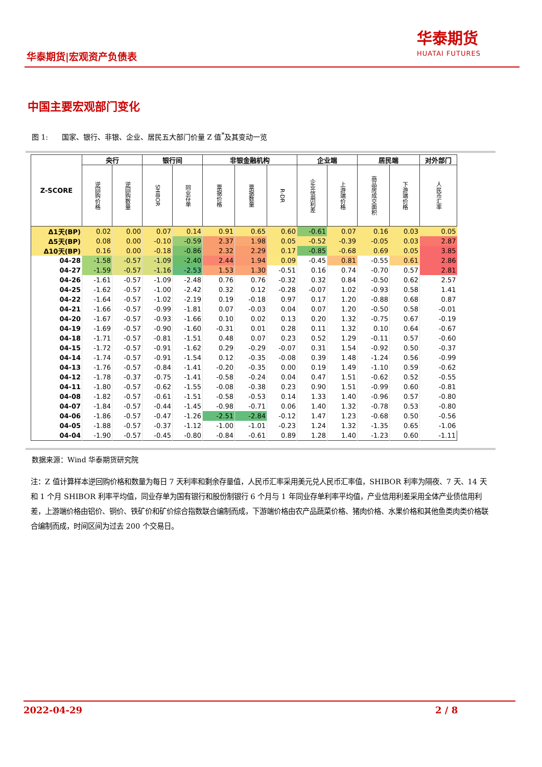华泰期货|宏观资产负债表
华泰期货
HUATAI FUTURES
中国主要宏观部门变化
图 1: 国家、银行、非银、企业、居民五大部门价量 Z 值<sup>*</sup>及其变动一览
| Z-SCORE | 央行 | | 银行间 | | 非银金融机构 | | | 企业端 | | 居民端 | | 对外部门 |
| --- | --- | --- | --- | --- | --- | --- | --- | --- | --- | --- | --- | --- |
| | 逆回购价格 | 逆回购数量 | SHIBOR | 同业存单 | 票据价格 | 票据数量 | R-DR | 企业信用利差 | 上游端价格 | 商品房成交面积 | 下游端价格 | 人民币汇率 |
| Δ1天(BP) | 0.02 | 0.00 | 0.07 | 0.14 | 0.91 | 0.65 | 0.60 | -0.61 | 0.07 | 0.16 | 0.03 | 0.05 |
| Δ5天(BP) | 0.08 | 0.00 | -0.10 | -0.59 | 2.37 | 1.98 | 0.05 | -0.52 | -0.39 | -0.05 | 0.03 | 2.87 |
| Δ10天(BP) | 0.16 | 0.00 | -0.18 | -0.86 | 2.32 | 2.29 | 0.17 | -0.85 | -0.68 | 0.69 | 0.05 | 3.85 |
| 04-28 | -1.58 | -0.57 | -1.09 | -2.40 | 2.44 | 1.94 | 0.09 | -0.45 | 0.81 | -0.55 | 0.61 | 2.86 |
| 04-27 | -1.59 | -0.57 | -1.16 | -2.53 | 1.53 | 1.30 | -0.51 | 0.16 | 0.74 | -0.70 | 0.57 | 2.81 |
| 04-26 | -1.61 | -0.57 | -1.09 | -2.48 | 0.76 | 0.76 | -0.32 | 0.32 | 0.84 | -0.50 | 0.62 | 2.57 |
| 04-25 | -1.62 | -0.57 | -1.00 | -2.42 | 0.32 | 0.12 | -0.28 | -0.07 | 1.02 | -0.93 | 0.58 | 1.41 |
| 04-22 | -1.64 | -0.57 | -1.02 | -2.19 | 0.19 | -0.18 | 0.97 | 0.17 | 1.20 | -0.88 | 0.68 | 0.87 |
| 04-21 | -1.66 | -0.57 | -0.99 | -1.81 | 0.07 | -0.03 | 0.04 | 0.07 | 1.20 | -0.50 | 0.58 | -0.01 |
| 04-20 | -1.67 | -0.57 | -0.93 | -1.66 | 0.10 | 0.02 | 0.13 | 0.20 | 1.32 | -0.75 | 0.67 | -0.19 |
| 04-19 | -1.69 | -0.57 | -0.90 | -1.60 | -0.31 | 0.01 | 0.28 | 0.11 | 1.32 | 0.10 | 0.64 | -0.67 |
| 04-18 | -1.71 | -0.57 | -0.81 | -1.51 | 0.48 | 0.07 | 0.23 | 0.52 | 1.29 | -0.11 | 0.57 | -0.60 |
| 04-15 | -1.72 | -0.57 | -0.91 | -1.62 | 0.29 | -0.29 | -0.07 | 0.31 | 1.54 | -0.92 | 0.50 | -0.37 |
| 04-14 | -1.74 | -0.57 | -0.91 | -1.54 | 0.12 | -0.35 | -0.08 | 0.39 | 1.48 | -1.24 | 0.56 | -0.99 |
| 04-13 | -1.76 | -0.57 | -0.84 | -1.41 | -0.20 | -0.35 | 0.00 | 0.19 | 1.49 | -1.10 | 0.59 | -0.62 |
| 04-12 | -1.78 | -0.37 | -0.75 | -1.41 | -0.58 | -0.24 | 0.04 | 0.47 | 1.51 | -0.62 | 0.52 | -0.55 |
| 04-11 | -1.80 | -0.57 | -0.62 | -1.55 | -0.08 | -0.38 | 0.23 | 0.90 | 1.51 | -0.99 | 0.60 | -0.81 |
| 04-08 | -1.82 | -0.57 | -0.61 | -1.51 | -0.58 | -0.53 | 0.14 | 1.33 | 1.40 | -0.96 | 0.57 | -0.80 |
| 04-07 | -1.84 | -0.57 | -0.44 | -1.45 | -0.98 | -0.71 | 0.06 | 1.40 | 1.32 | -0.78 | 0.53 | -0.80 |
| 04-06 | -1.86 | -0.57 | -0.47 | -1.26 | -2.51 | -2.84 | -0.12 | 1.47 | 1.23 | -0.68 | 0.50 | -0.56 |
| 04-05 | -1.88 | -0.57 | -0.37 | -1.12 | -1.00 | -1.01 | -0.23 | 1.24 | 1.32 | -1.35 | 0.65 | -1.06 |
| 04-04 | -1.90 | -0.57 | -0.45 | -0.80 | -0.84 | -0.61 | 0.89 | 1.28 | 1.40 | -1.23 | 0.60 | -1.11 |
数据来源：Wind 华泰期货研究院
注：Z 值计算样本逆回购价格和数量为每日 7 天利率和剩余存量值，人民币汇率采用美元兑人民币汇率值，SHIBOR 利率为隔夜、7 天、14 天和 1 个月 SHIBOR 利率平均值，同业存单为国有银行和股份制银行 6 个月与 1 年同业存单利率平均值，产业信用利差采用全体产业债信用利差，上游端价格由铝价、铜价、铁矿价和矿价综合指数联合编制而成，下游端价格由农产品蔬菜价格、猪肉价格、水果价格和其他鱼类肉类价格联合编制而成，时间区间为过去 200 个交易日。
2022-04-29 2 / 8